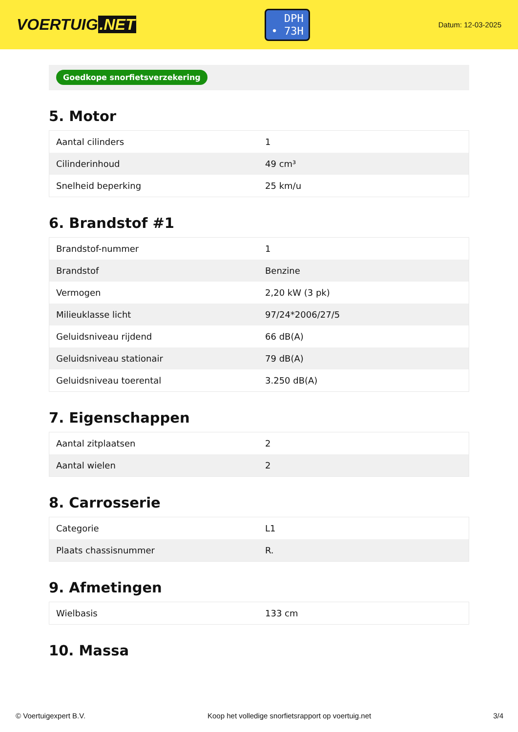VOERTUIG.NET
DPH
• 73H
Datum: 12-03-2025
Goedkope snorfietsverzekering
5. Motor
| Aantal cilinders | 1 |
| Cilinderinhoud | 49 cm³ |
| Snelheid beperking | 25 km/u |
6. Brandstof #1
| Brandstof-nummer | 1 |
| Brandstof | Benzine |
| Vermogen | 2,20 kW (3 pk) |
| Milieuklasse licht | 97/24*2006/27/5 |
| Geluidsniveau rijdend | 66 dB(A) |
| Geluidsniveau stationair | 79 dB(A) |
| Geluidsniveau toerental | 3.250 dB(A) |
7. Eigenschappen
| Aantal zitplaatsen | 2 |
| Aantal wielen | 2 |
8. Carrosserie
| Categorie | L1 |
| Plaats chassisnummer | R. |
9. Afmetingen
| Wielbasis | 133 cm |
10. Massa
© Voertuigexpert B.V. Koop het volledige snorfietsrapport op voertuig.net 3/4